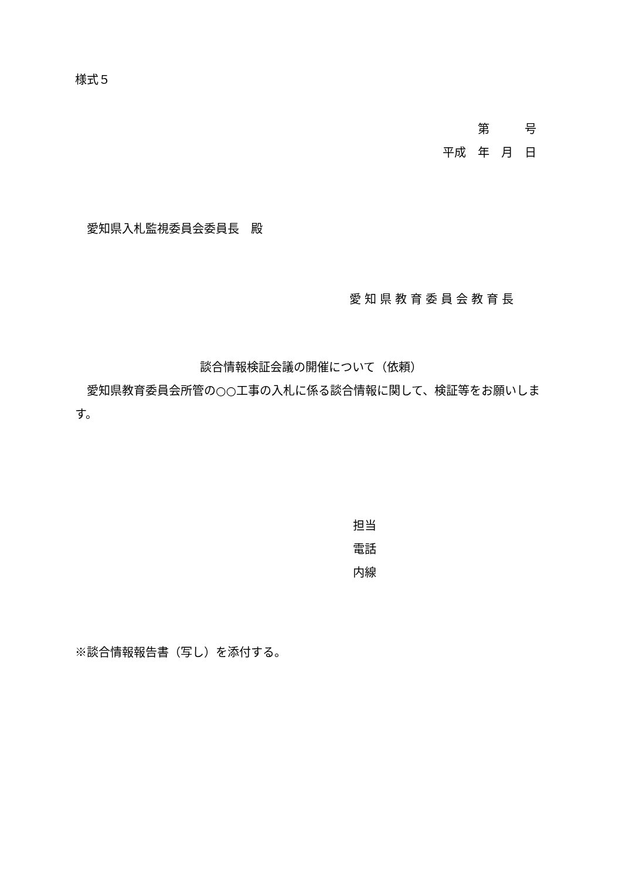様式５
第　　　号
平成　年　月　日
愛知県入札監視委員会委員長　殿
愛知県教育委員会教育長
談合情報検証会議の開催について（依頼）
　愛知県教育委員会所管の○○工事の入札に係る談合情報に関して、検証等をお願いします。
担当
電話
内線
※談合情報報告書（写し）を添付する。